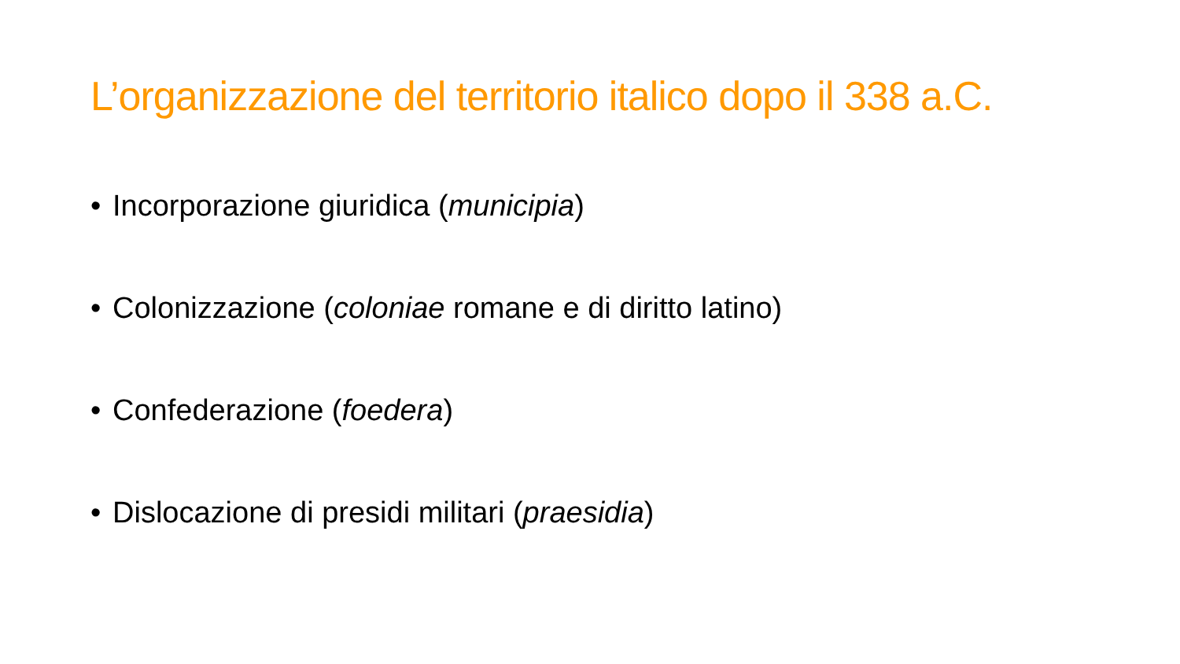L’organizzazione del territorio italico dopo il 338 a.C.
• Incorporazione giuridica (municipia)
• Colonizzazione (coloniae romane e di diritto latino)
• Confederazione (foedera)
• Dislocazione di presidi militari (praesidia)